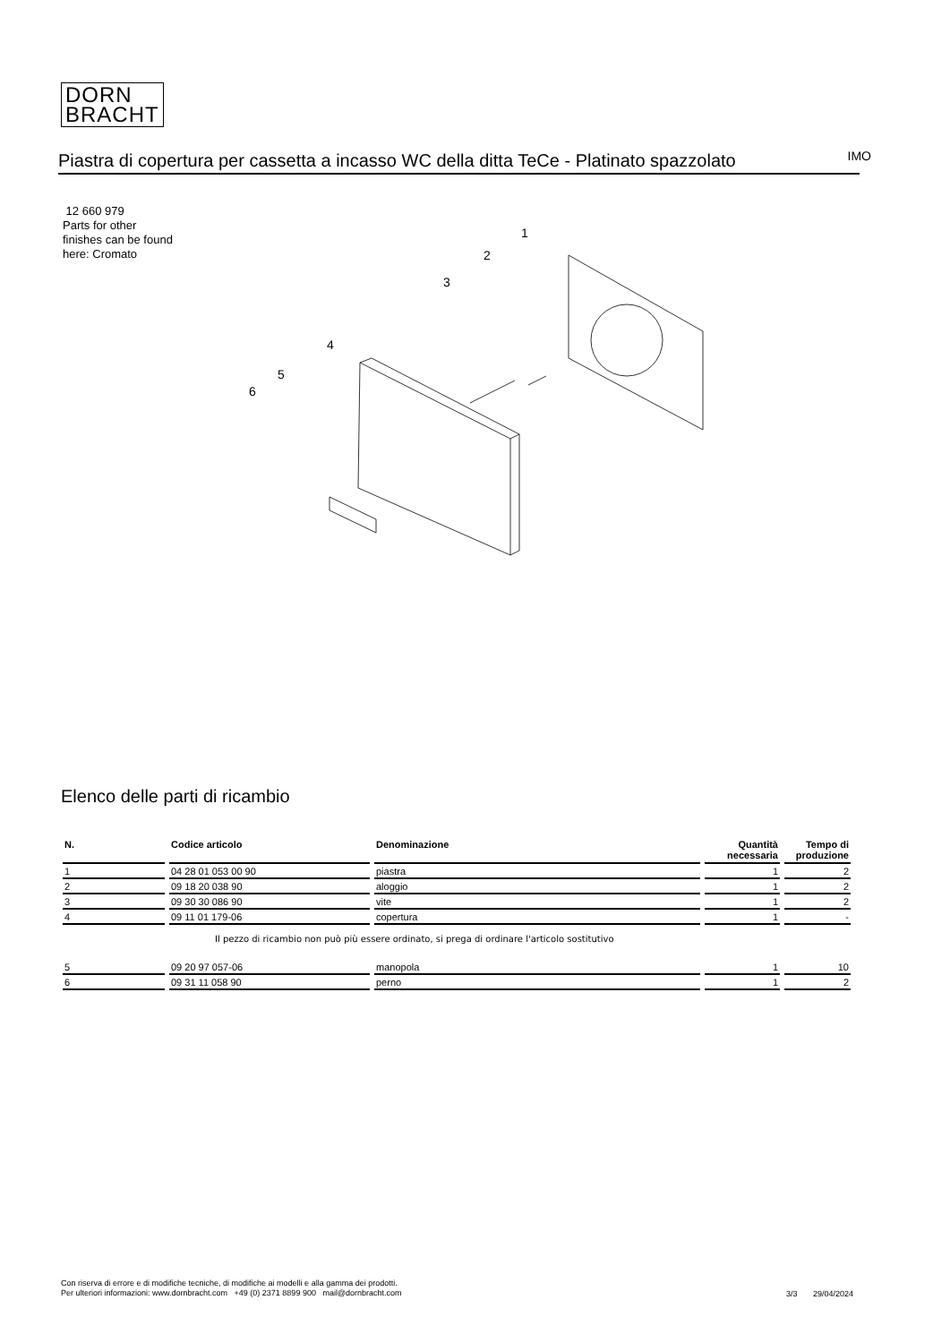DORN
BRACHT
Piastra di copertura per cassetta a incasso WC della ditta TeCe - Platinato spazzolato
IMO
12 660 979
Parts for other
finishes can be found
here: Cromato
1
2
3
4
5
6
Elenco delle parti di ricambio
| N. | Codice articolo | Denominazione | Quantità necessaria | Tempo di produzione |
| --- | --- | --- | --- | --- |
| 1 | 04 28 01 053 00 90 | piastra | 1 | 2 |
| 2 | 09 18 20 038 90 | aloggio | 1 | 2 |
| 3 | 09 30 30 086 90 | vite | 1 | 2 |
| 4 | 09 11 01 179-06 | copertura | 1 | - |
| Il pezzo di ricambio non può più essere ordinato, si prega di ordinare l'articolo sostitutivo | | | | |
| 5 | 09 20 97 057-06 | manopola | 1 | 10 |
| 6 | 09 31 11 058 90 | perno | 1 | 2 |
Con riserva di errore e di modifiche tecniche, di modifiche ai modelli e alla gamma dei prodotti.
Per ulteriori informazioni: www.dornbracht.com +49 (0) 2371 8899 900 mail@dornbracht.com
3/3 29/04/2024